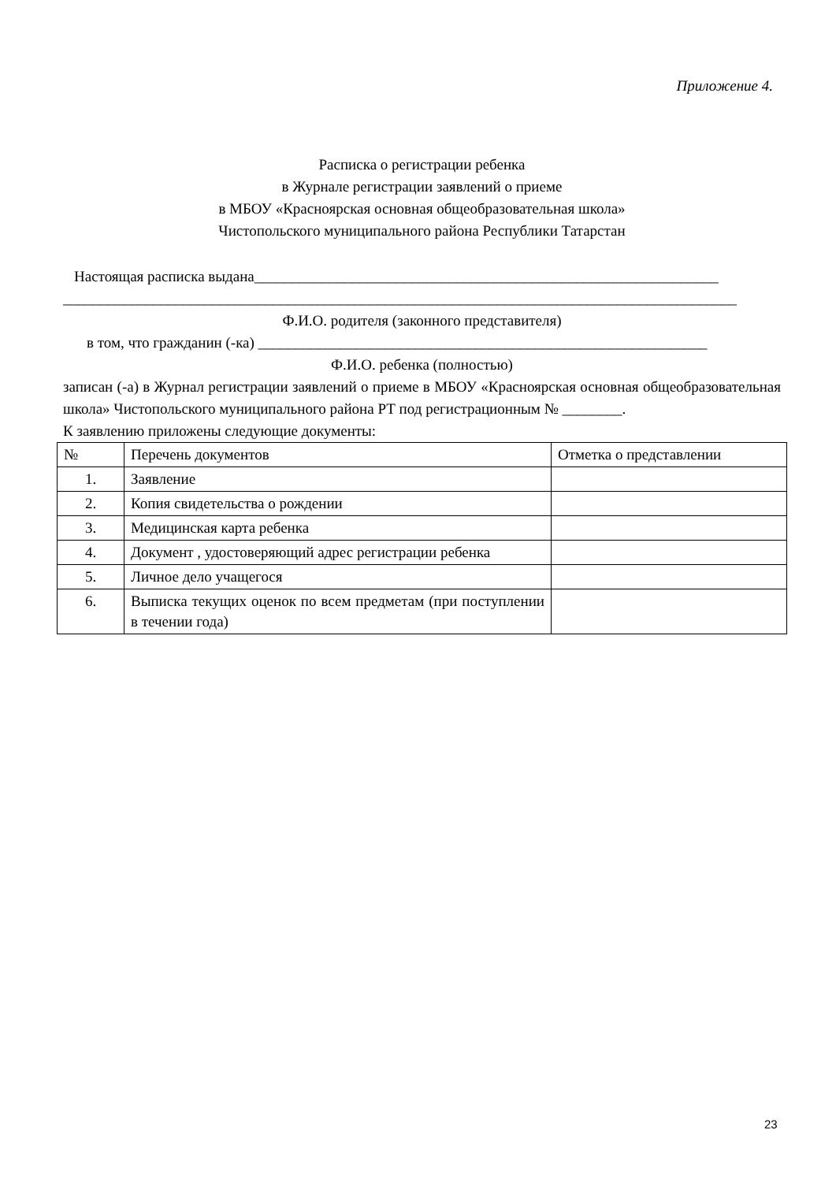Приложение 4.
Расписка о регистрации ребенка
в Журнале регистрации заявлений о приеме
в МБОУ «Красноярская основная общеобразовательная школа»
Чистопольского муниципального района Республики Татарстан
Настоящая расписка выдана______________________________________________________________
__________________________________________________________________________________________
Ф.И.О. родителя (законного представителя)
в том, что гражданин (-ка) ____________________________________________________________
Ф.И.О. ребенка (полностью)
записан (-а) в Журнал регистрации заявлений о приеме в МБОУ «Красноярская основная общеобразовательная школа» Чистопольского муниципального района РТ под регистрационным № ________.
К заявлению приложены следующие документы:
| № | Перечень документов | Отметка о представлении |
| 1. | Заявление | |
| 2. | Копия свидетельства о рождении | |
| 3. | Медицинская карта ребенка | |
| 4. | Документ , удостоверяющий адрес регистрации ребенка | |
| 5. | Личное дело учащегося | |
| 6. | Выписка текущих оценок по всем предметам (при поступлении в течении года) | |
23